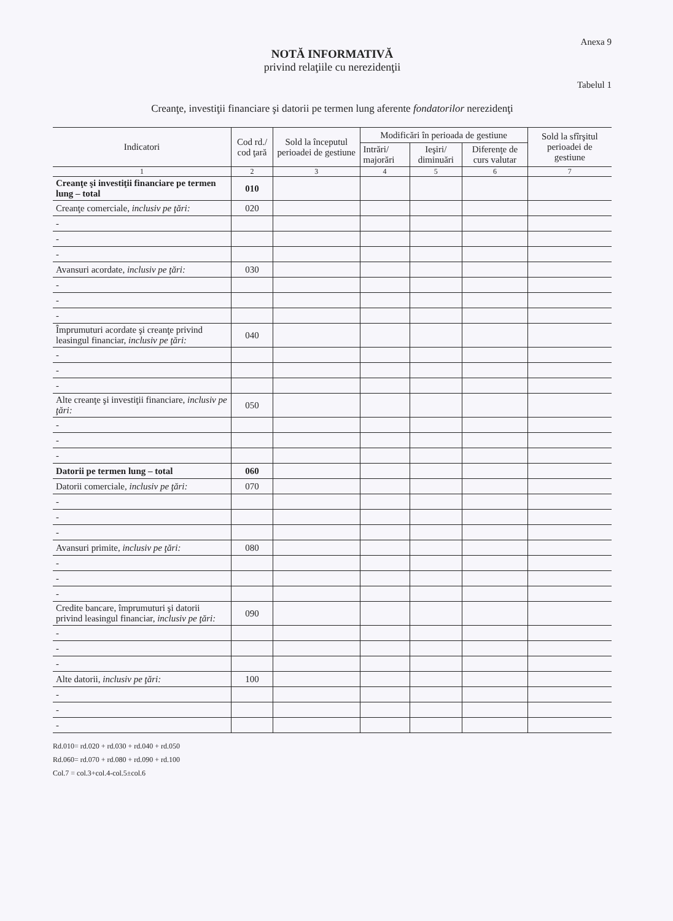Anexa 9
NOTĂ INFORMATIVĂ
privind relaţiile cu nerezidenţii
Tabelul 1
Creanţe, investiţii financiare şi datorii pe termen lung aferente fondatorilor nerezidenţi
| Indicatori | Cod rd./ cod ţară | Sold la începutul perioadei de gestiune | Modificări în perioada de gestiune | | | Sold la sfîrşitul perioadei de gestiune |
| --- | --- | --- | --- | --- | --- | --- |
| | | | Intrări/ majorări | Ieşiri/ diminuări | Diferenţe de curs valutar | |
| 1 | 2 | 3 | 4 | 5 | 6 | 7 |
| Creanţe şi investiţii financiare pe termen lung – total | 010 | | | | | |
| Creanţe comerciale, inclusiv pe ţări: | 020 | | | | | |
| - | | | | | | |
| - | | | | | | |
| - | | | | | | |
| Avansuri acordate, inclusiv pe ţări: | 030 | | | | | |
| - | | | | | | |
| - | | | | | | |
| - | | | | | | |
| Împrumuturi acordate şi creanţe privind leasingul financiar, inclusiv pe ţări: | 040 | | | | | |
| - | | | | | | |
| - | | | | | | |
| - | | | | | | |
| Alte creanţe şi investiţii financiare, inclusiv pe ţări: | 050 | | | | | |
| - | | | | | | |
| - | | | | | | |
| - | | | | | | |
| Datorii pe termen lung – total | 060 | | | | | |
| Datorii comerciale, inclusiv pe ţări: | 070 | | | | | |
| - | | | | | | |
| - | | | | | | |
| - | | | | | | |
| Avansuri primite, inclusiv pe ţări: | 080 | | | | | |
| - | | | | | | |
| - | | | | | | |
| - | | | | | | |
| Credite bancare, împrumuturi şi datorii privind leasingul financiar, inclusiv pe ţări: | 090 | | | | | |
| - | | | | | | |
| - | | | | | | |
| - | | | | | | |
| Alte datorii, inclusiv pe ţări: | 100 | | | | | |
| - | | | | | | |
| - | | | | | | |
| - | | | | | | |
Rd.010= rd.020 + rd.030 + rd.040 + rd.050
Rd.060= rd.070 + rd.080 + rd.090 + rd.100
Col.7 = col.3+col.4-col.5±col.6